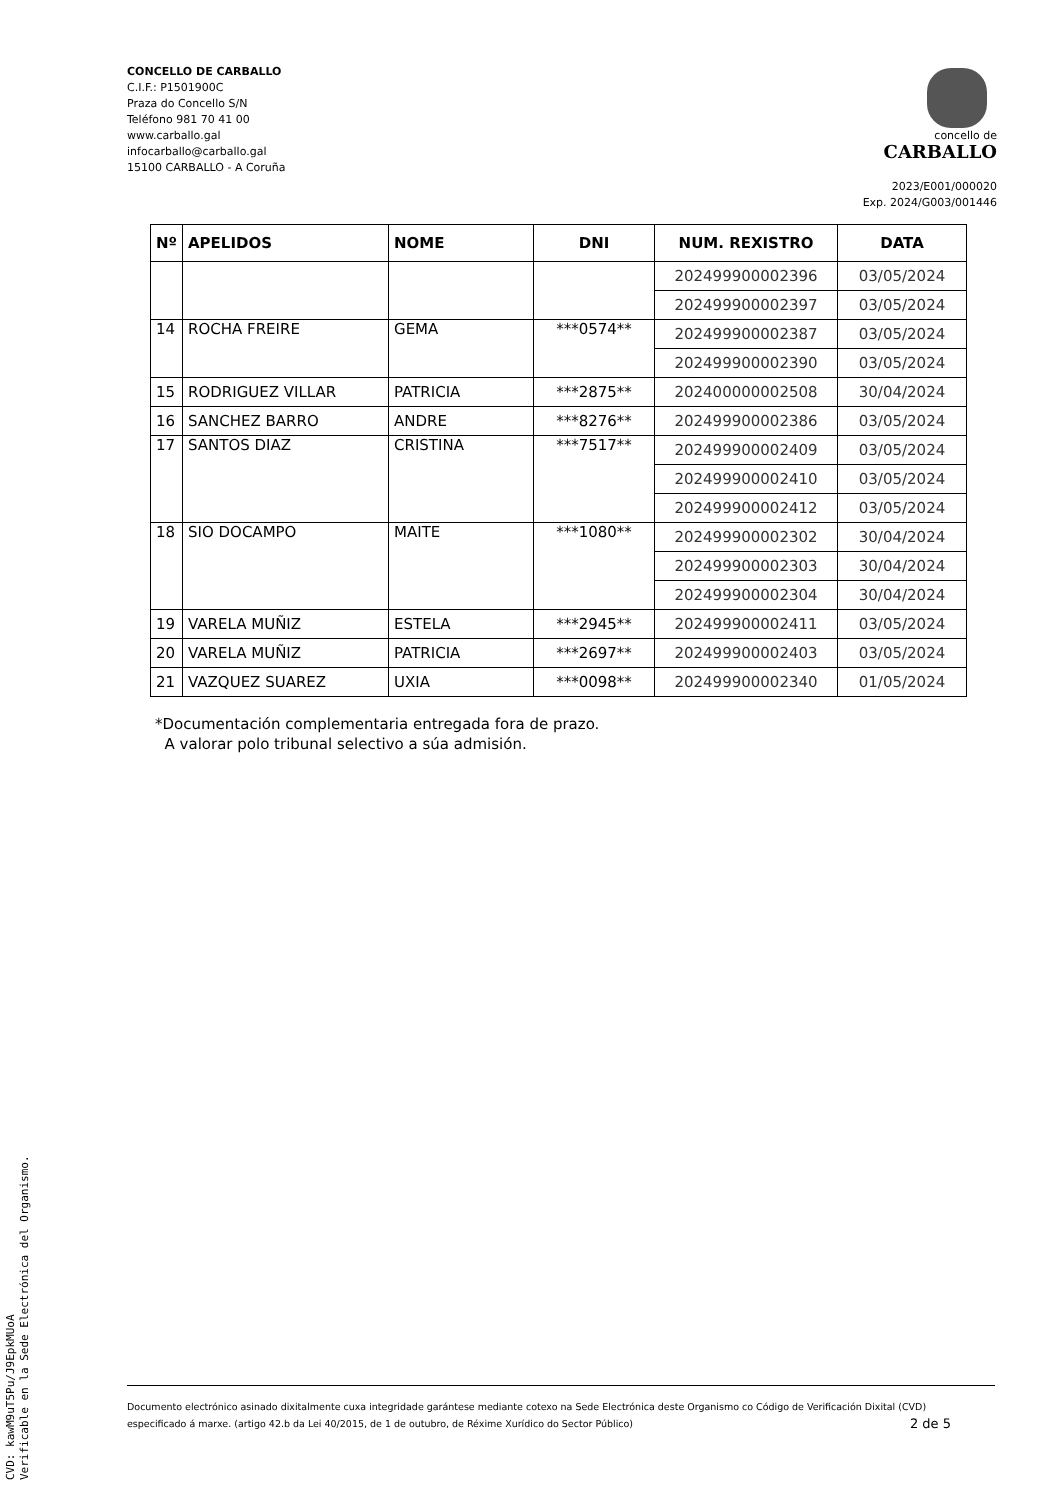CONCELLO DE CARBALLO
C.I.F.: P1501900C
Praza do Concello S/N
Teléfono 981 70 41 00
www.carballo.gal
infocarballo@carballo.gal
15100 CARBALLO - A Coruña
concello de
CARBALLO
2023/E001/000020
Exp. 2024/G003/001446
| Nº | APELIDOS | NOME | DNI | NUM. REXISTRO | DATA |
| --- | --- | --- | --- | --- | --- |
| | | | | 202499900002396 | 03/05/2024 |
| | | | | 202499900002397 | 03/05/2024 |
| 14 | ROCHA FREIRE | GEMA | ***0574** | 202499900002387 | 03/05/2024 |
| | | | | 202499900002390 | 03/05/2024 |
| 15 | RODRIGUEZ VILLAR | PATRICIA | ***2875** | 202400000002508 | 30/04/2024 |
| 16 | SANCHEZ BARRO | ANDRE | ***8276** | 202499900002386 | 03/05/2024 |
| 17 | SANTOS DIAZ | CRISTINA | ***7517** | 202499900002409 | 03/05/2024 |
| | | | | 202499900002410 | 03/05/2024 |
| | | | | 202499900002412 | 03/05/2024 |
| 18 | SIO DOCAMPO | MAITE | ***1080** | 202499900002302 | 30/04/2024 |
| | | | | 202499900002303 | 30/04/2024 |
| | | | | 202499900002304 | 30/04/2024 |
| 19 | VARELA MUÑIZ | ESTELA | ***2945** | 202499900002411 | 03/05/2024 |
| 20 | VARELA MUÑIZ | PATRICIA | ***2697** | 202499900002403 | 03/05/2024 |
| 21 | VAZQUEZ SUAREZ | UXIA | ***0098** | 202499900002340 | 01/05/2024 |
*Documentación complementaria entregada fora de prazo.
A valorar polo tribunal selectivo a súa admisión.
Documento electrónico asinado dixitalmente cuxa integridade garántese mediante cotexo na Sede Electrónica deste Organismo co Código de Verificación Dixital (CVD)
especificado á marxe. (artigo 42.b da Lei 40/2015, de 1 de outubro, de Réxime Xurídico do Sector Público) 2 de 5
CVD: kawM9uT5Pu/J9EpkMUoA
Verificable en la Sede Electrónica del Organismo.